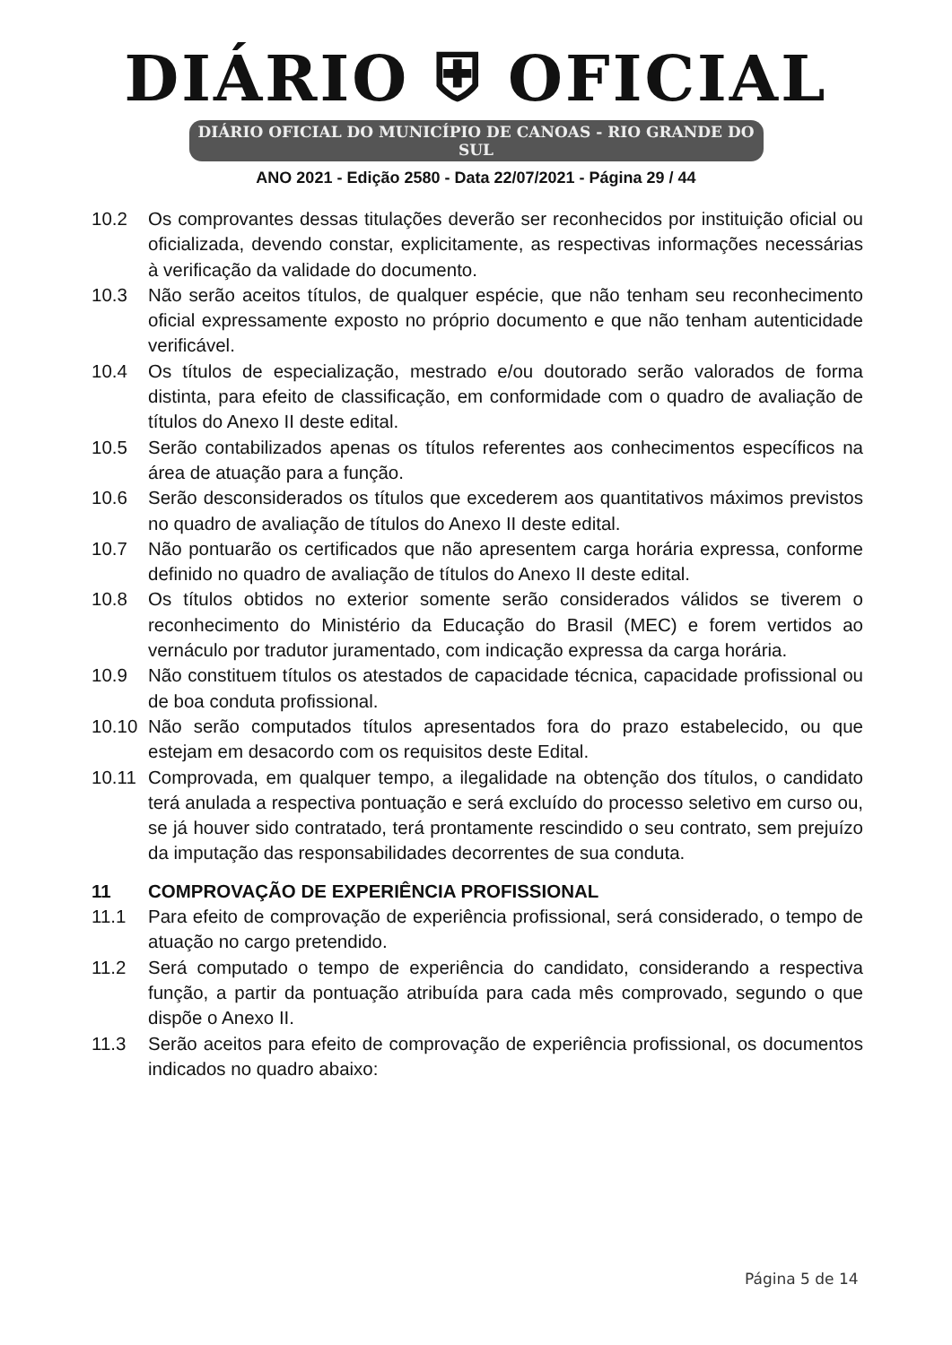DIÁRIO ⛨ OFICIAL
DIÁRIO OFICIAL DO MUNICÍPIO DE CANOAS - RIO GRANDE DO SUL
ANO 2021 - Edição 2580 - Data 22/07/2021 - Página 29 / 44
10.2 Os comprovantes dessas titulações deverão ser reconhecidos por instituição oficial ou oficializada, devendo constar, explicitamente, as respectivas informações necessárias à verificação da validade do documento.
10.3 Não serão aceitos títulos, de qualquer espécie, que não tenham seu reconhecimento oficial expressamente exposto no próprio documento e que não tenham autenticidade verificável.
10.4 Os títulos de especialização, mestrado e/ou doutorado serão valorados de forma distinta, para efeito de classificação, em conformidade com o quadro de avaliação de títulos do Anexo II deste edital.
10.5 Serão contabilizados apenas os títulos referentes aos conhecimentos específicos na área de atuação para a função.
10.6 Serão desconsiderados os títulos que excederem aos quantitativos máximos previstos no quadro de avaliação de títulos do Anexo II deste edital.
10.7 Não pontuarão os certificados que não apresentem carga horária expressa, conforme definido no quadro de avaliação de títulos do Anexo II deste edital.
10.8 Os títulos obtidos no exterior somente serão considerados válidos se tiverem o reconhecimento do Ministério da Educação do Brasil (MEC) e forem vertidos ao vernáculo por tradutor juramentado, com indicação expressa da carga horária.
10.9 Não constituem títulos os atestados de capacidade técnica, capacidade profissional ou de boa conduta profissional.
10.10 Não serão computados títulos apresentados fora do prazo estabelecido, ou que estejam em desacordo com os requisitos deste Edital.
10.11 Comprovada, em qualquer tempo, a ilegalidade na obtenção dos títulos, o candidato terá anulada a respectiva pontuação e será excluído do processo seletivo em curso ou, se já houver sido contratado, terá prontamente rescindido o seu contrato, sem prejuízo da imputação das responsabilidades decorrentes de sua conduta.
11 COMPROVAÇÃO DE EXPERIÊNCIA PROFISSIONAL
11.1 Para efeito de comprovação de experiência profissional, será considerado, o tempo de atuação no cargo pretendido.
11.2 Será computado o tempo de experiência do candidato, considerando a respectiva função, a partir da pontuação atribuída para cada mês comprovado, segundo o que dispõe o Anexo II.
11.3 Serão aceitos para efeito de comprovação de experiência profissional, os documentos indicados no quadro abaixo:
Página 5 de 14